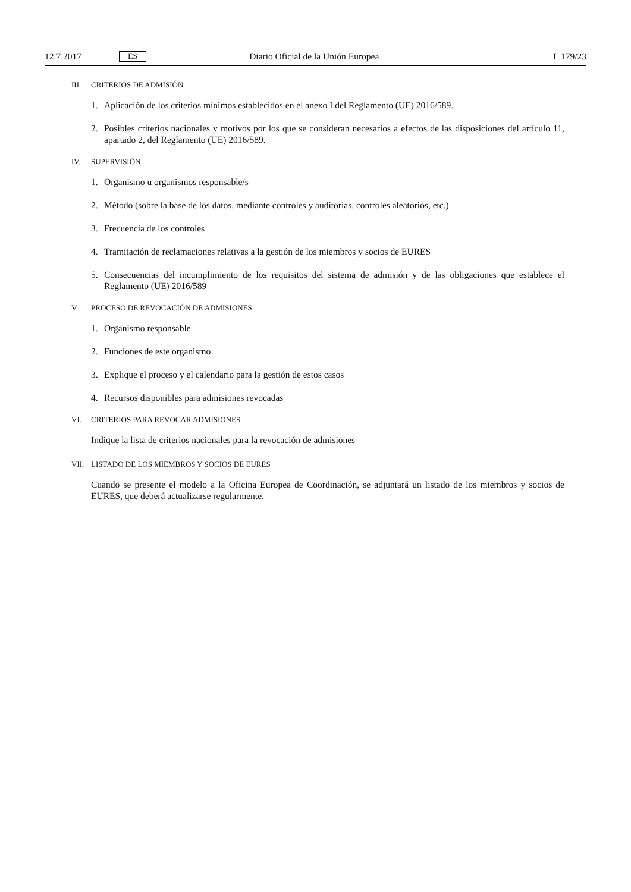12.7.2017 ES Diario Oficial de la Unión Europea L 179/23
III. CRITERIOS DE ADMISIÓN
1. Aplicación de los criterios mínimos establecidos en el anexo I del Reglamento (UE) 2016/589.
2. Posibles criterios nacionales y motivos por los que se consideran necesarios a efectos de las disposiciones del artículo 11, apartado 2, del Reglamento (UE) 2016/589.
IV. SUPERVISIÓN
1. Organismo u organismos responsable/s
2. Método (sobre la base de los datos, mediante controles y auditorías, controles aleatorios, etc.)
3. Frecuencia de los controles
4. Tramitación de reclamaciones relativas a la gestión de los miembros y socios de EURES
5. Consecuencias del incumplimiento de los requisitos del sistema de admisión y de las obligaciones que establece el Reglamento (UE) 2016/589
V. PROCESO DE REVOCACIÓN DE ADMISIONES
1. Organismo responsable
2. Funciones de este organismo
3. Explique el proceso y el calendario para la gestión de estos casos
4. Recursos disponibles para admisiones revocadas
VI. CRITERIOS PARA REVOCAR ADMISIONES
Indique la lista de criterios nacionales para la revocación de admisiones
VII. LISTADO DE LOS MIEMBROS Y SOCIOS DE EURES
Cuando se presente el modelo a la Oficina Europea de Coordinación, se adjuntará un listado de los miembros y socios de EURES, que deberá actualizarse regularmente.